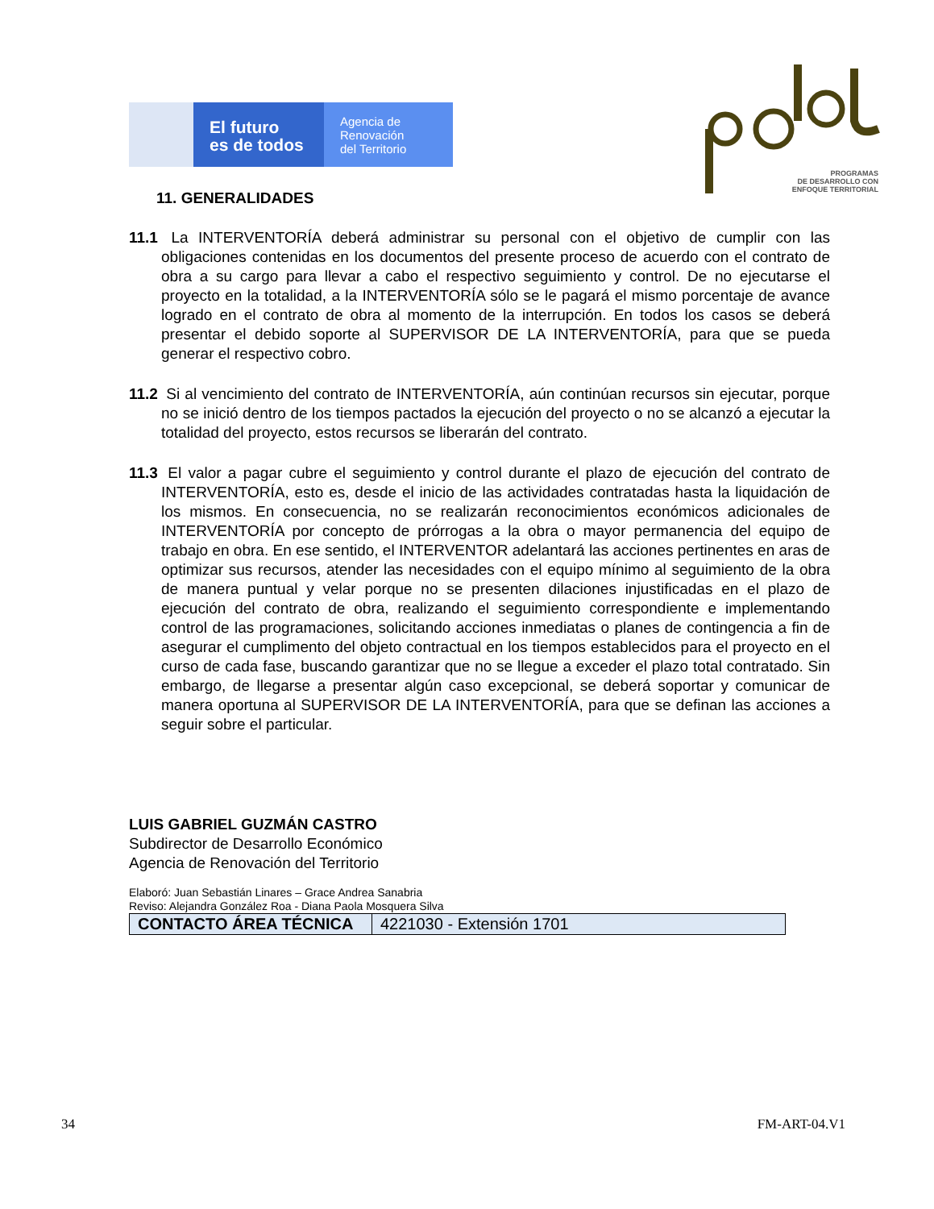El futuro
es de todos
Agencia de
Renovación
del Territorio
PROGRAMAS
DE DESARROLLO CON
ENFOQUE TERRITORIAL
11. GENERALIDADES
11.1 La INTERVENTORÍA deberá administrar su personal con el objetivo de cumplir con las obligaciones contenidas en los documentos del presente proceso de acuerdo con el contrato de obra a su cargo para llevar a cabo el respectivo seguimiento y control. De no ejecutarse el proyecto en la totalidad, a la INTERVENTORÍA sólo se le pagará el mismo porcentaje de avance logrado en el contrato de obra al momento de la interrupción. En todos los casos se deberá presentar el debido soporte al SUPERVISOR DE LA INTERVENTORÍA, para que se pueda generar el respectivo cobro.
11.2 Si al vencimiento del contrato de INTERVENTORÍA, aún continúan recursos sin ejecutar, porque no se inició dentro de los tiempos pactados la ejecución del proyecto o no se alcanzó a ejecutar la totalidad del proyecto, estos recursos se liberarán del contrato.
11.3 El valor a pagar cubre el seguimiento y control durante el plazo de ejecución del contrato de INTERVENTORÍA, esto es, desde el inicio de las actividades contratadas hasta la liquidación de los mismos. En consecuencia, no se realizarán reconocimientos económicos adicionales de INTERVENTORÍA por concepto de prórrogas a la obra o mayor permanencia del equipo de trabajo en obra. En ese sentido, el INTERVENTOR adelantará las acciones pertinentes en aras de optimizar sus recursos, atender las necesidades con el equipo mínimo al seguimiento de la obra de manera puntual y velar porque no se presenten dilaciones injustificadas en el plazo de ejecución del contrato de obra, realizando el seguimiento correspondiente e implementando control de las programaciones, solicitando acciones inmediatas o planes de contingencia a fin de asegurar el cumplimento del objeto contractual en los tiempos establecidos para el proyecto en el curso de cada fase, buscando garantizar que no se llegue a exceder el plazo total contratado. Sin embargo, de llegarse a presentar algún caso excepcional, se deberá soportar y comunicar de manera oportuna al SUPERVISOR DE LA INTERVENTORÍA, para que se definan las acciones a seguir sobre el particular.
LUIS GABRIEL GUZMÁN CASTRO
Subdirector de Desarrollo Económico
Agencia de Renovación del Territorio
Elaboró: Juan Sebastián Linares – Grace Andrea Sanabria
Reviso: Alejandra González Roa - Diana Paola Mosquera Silva
| CONTACTO ÁREA TÉCNICA | 4221030 - Extensión 1701 |
34 FM-ART-04.V1